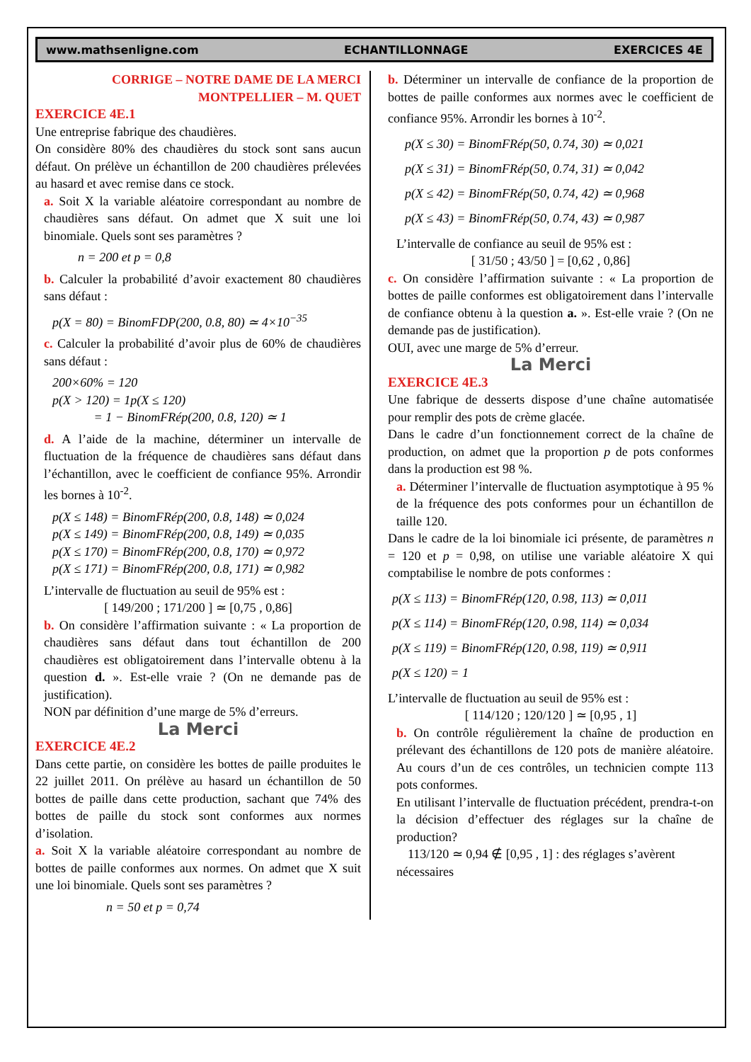www.mathsenligne.com ECHANTILLONNAGE EXERCICES 4E
CORRIGE – NOTRE DAME DE LA MERCI
MONTPELLIER – M. QUET
EXERCICE 4E.1
Une entreprise fabrique des chaudières.
On considère 80% des chaudières du stock sont sans aucun défaut. On prélève un échantillon de 200 chaudières prélevées au hasard et avec remise dans ce stock.
a. Soit X la variable aléatoire correspondant au nombre de chaudières sans défaut. On admet que X suit une loi binomiale. Quels sont ses paramètres ?
n = 200 et p = 0,8
b. Calculer la probabilité d’avoir exactement 80 chaudières sans défaut :
p(X = 80) = BinomFDP(200, 0.8, 80) ≃ 4×10<sup>−35</sup>
c. Calculer la probabilité d’avoir plus de 60% de chaudières sans défaut :
200×60% = 120
p(X > 120) = 1p(X ≤ 120)
= 1 − BinomFRép(200, 0.8, 120) ≃ 1
d. A l’aide de la machine, déterminer un intervalle de fluctuation de la fréquence de chaudières sans défaut dans l’échantillon, avec le coefficient de confiance 95%. Arrondir les bornes à 10<sup>-2</sup>.
p(X ≤ 148) = BinomFRép(200, 0.8, 148) ≃ 0,024
p(X ≤ 149) = BinomFRép(200, 0.8, 149) ≃ 0,035
p(X ≤ 170) = BinomFRép(200, 0.8, 170) ≃ 0,972
p(X ≤ 171) = BinomFRép(200, 0.8, 171) ≃ 0,982
L’intervalle de fluctuation au seuil de 95% est :
[ 149/200 ; 171/200 ] ≃ [0,75 , 0,86]
b. On considère l’affirmation suivante : « La proportion de chaudières sans défaut dans tout échantillon de 200 chaudières est obligatoirement dans l’intervalle obtenu à la question d. ». Est-elle vraie ? (On ne demande pas de justification).
NON par définition d’une marge de 5% d’erreurs.
La Merci
EXERCICE 4E.2
Dans cette partie, on considère les bottes de paille produites le 22 juillet 2011. On prélève au hasard un échantillon de 50 bottes de paille dans cette production, sachant que 74% des bottes de paille du stock sont conformes aux normes d’isolation.
a. Soit X la variable aléatoire correspondant au nombre de bottes de paille conformes aux normes. On admet que X suit une loi binomiale. Quels sont ses paramètres ?
n = 50 et p = 0,74
b. Déterminer un intervalle de confiance de la proportion de bottes de paille conformes aux normes avec le coefficient de confiance 95%. Arrondir les bornes à 10<sup>-2</sup>.
p(X ≤ 30) = BinomFRép(50, 0.74, 30) ≃ 0,021
p(X ≤ 31) = BinomFRép(50, 0.74, 31) ≃ 0,042
p(X ≤ 42) = BinomFRép(50, 0.74, 42) ≃ 0,968
p(X ≤ 43) = BinomFRép(50, 0.74, 43) ≃ 0,987
L’intervalle de confiance au seuil de 95% est :
[ 31/50 ; 43/50 ] = [0,62 , 0,86]
c. On considère l’affirmation suivante : « La proportion de bottes de paille conformes est obligatoirement dans l’intervalle de confiance obtenu à la question a. ». Est-elle vraie ? (On ne demande pas de justification).
OUI, avec une marge de 5% d’erreur.
La Merci
EXERCICE 4E.3
Une fabrique de desserts dispose d’une chaîne automatisée pour remplir des pots de crème glacée.
Dans le cadre d’un fonctionnement correct de la chaîne de production, on admet que la proportion p de pots conformes dans la production est 98 %.
a. Déterminer l’intervalle de fluctuation asymptotique à 95 % de la fréquence des pots conformes pour un échantillon de taille 120.
Dans le cadre de la loi binomiale ici présente, de paramètres n = 120 et p = 0,98, on utilise une variable aléatoire X qui comptabilise le nombre de pots conformes :
p(X ≤ 113) = BinomFRép(120, 0.98, 113) ≃ 0,011
p(X ≤ 114) = BinomFRép(120, 0.98, 114) ≃ 0,034
p(X ≤ 119) = BinomFRép(120, 0.98, 119) ≃ 0,911
p(X ≤ 120) = 1
L’intervalle de fluctuation au seuil de 95% est :
[ 114/120 ; 120/120 ] ≃ [0,95 , 1]
b. On contrôle régulièrement la chaîne de production en prélevant des échantillons de 120 pots de manière aléatoire. Au cours d’un de ces contrôles, un technicien compte 113 pots conformes.
En utilisant l’intervalle de fluctuation précédent, prendra-t-on la décision d’effectuer des réglages sur la chaîne de production?
113/120 ≃ 0,94 ∉ [0,95 , 1] : des réglages s’avèrent
nécessaires